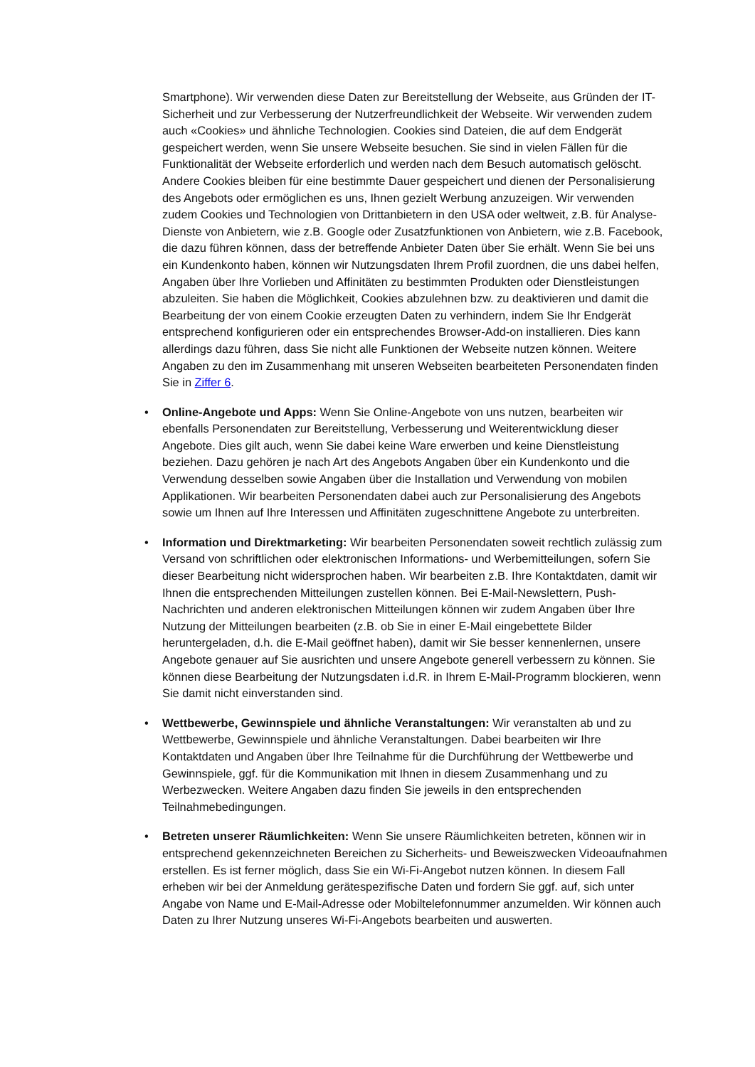Smartphone). Wir verwenden diese Daten zur Bereitstellung der Webseite, aus Gründen der IT-Sicherheit und zur Verbesserung der Nutzerfreundlichkeit der Webseite. Wir verwenden zudem auch «Cookies» und ähnliche Technologien. Cookies sind Dateien, die auf dem Endgerät gespeichert werden, wenn Sie unsere Webseite besuchen. Sie sind in vielen Fällen für die Funktionalität der Webseite erforderlich und werden nach dem Besuch automatisch gelöscht. Andere Cookies bleiben für eine bestimmte Dauer gespeichert und dienen der Personalisierung des Angebots oder ermöglichen es uns, Ihnen gezielt Werbung anzuzeigen. Wir verwenden zudem Cookies und Technologien von Drittanbietern in den USA oder weltweit, z.B. für Analyse-Dienste von Anbietern, wie z.B. Google oder Zusatzfunktionen von Anbietern, wie z.B. Facebook, die dazu führen können, dass der betreffende Anbieter Daten über Sie erhält. Wenn Sie bei uns ein Kundenkonto haben, können wir Nutzungsdaten Ihrem Profil zuordnen, die uns dabei helfen, Angaben über Ihre Vorlieben und Affinitäten zu bestimmten Produkten oder Dienstleistungen abzuleiten. Sie haben die Möglichkeit, Cookies abzulehnen bzw. zu deaktivieren und damit die Bearbeitung der von einem Cookie erzeugten Daten zu verhindern, indem Sie Ihr Endgerät entsprechend konfigurieren oder ein entsprechendes Browser-Add-on installieren. Dies kann allerdings dazu führen, dass Sie nicht alle Funktionen der Webseite nutzen können. Weitere Angaben zu den im Zusammenhang mit unseren Webseiten bearbeiteten Personendaten finden Sie in Ziffer 6.
• Online-Angebote und Apps: Wenn Sie Online-Angebote von uns nutzen, bearbeiten wir ebenfalls Personendaten zur Bereitstellung, Verbesserung und Weiterentwicklung dieser Angebote. Dies gilt auch, wenn Sie dabei keine Ware erwerben und keine Dienstleistung beziehen. Dazu gehören je nach Art des Angebots Angaben über ein Kundenkonto und die Verwendung desselben sowie Angaben über die Installation und Verwendung von mobilen Applikationen. Wir bearbeiten Personendaten dabei auch zur Personalisierung des Angebots sowie um Ihnen auf Ihre Interessen und Affinitäten zugeschnittene Angebote zu unterbreiten.
• Information und Direktmarketing: Wir bearbeiten Personendaten soweit rechtlich zulässig zum Versand von schriftlichen oder elektronischen Informations- und Werbemitteilungen, sofern Sie dieser Bearbeitung nicht widersprochen haben. Wir bearbeiten z.B. Ihre Kontaktdaten, damit wir Ihnen die entsprechenden Mitteilungen zustellen können. Bei E-Mail-Newslettern, Push-Nachrichten und anderen elektronischen Mitteilungen können wir zudem Angaben über Ihre Nutzung der Mitteilungen bearbeiten (z.B. ob Sie in einer E-Mail eingebettete Bilder heruntergeladen, d.h. die E-Mail geöffnet haben), damit wir Sie besser kennenlernen, unsere Angebote genauer auf Sie ausrichten und unsere Angebote generell verbessern zu können. Sie können diese Bearbeitung der Nutzungsdaten i.d.R. in Ihrem E-Mail-Programm blockieren, wenn Sie damit nicht einverstanden sind.
• Wettbewerbe, Gewinnspiele und ähnliche Veranstaltungen: Wir veranstalten ab und zu Wettbewerbe, Gewinnspiele und ähnliche Veranstaltungen. Dabei bearbeiten wir Ihre Kontaktdaten und Angaben über Ihre Teilnahme für die Durchführung der Wettbewerbe und Gewinnspiele, ggf. für die Kommunikation mit Ihnen in diesem Zusammenhang und zu Werbezwecken. Weitere Angaben dazu finden Sie jeweils in den entsprechenden Teilnahmebedingungen.
• Betreten unserer Räumlichkeiten: Wenn Sie unsere Räumlichkeiten betreten, können wir in entsprechend gekennzeichneten Bereichen zu Sicherheits- und Beweiszwecken Videoaufnahmen erstellen. Es ist ferner möglich, dass Sie ein Wi-Fi-Angebot nutzen können. In diesem Fall erheben wir bei der Anmeldung gerätespezifische Daten und fordern Sie ggf. auf, sich unter Angabe von Name und E-Mail-Adresse oder Mobiltelefonnummer anzumelden. Wir können auch Daten zu Ihrer Nutzung unseres Wi-Fi-Angebots bearbeiten und auswerten.